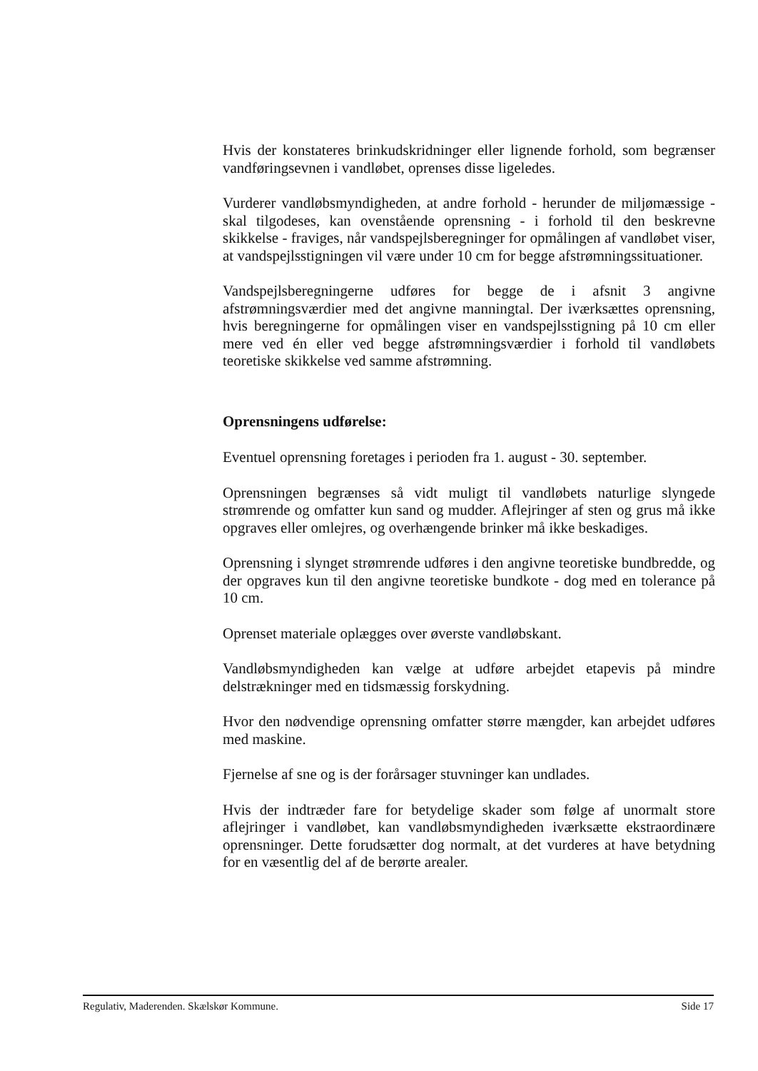Hvis der konstateres brinkudskridninger eller lignende forhold, som begrænser vandføringsevnen i vandløbet, oprenses disse ligeledes.
Vurderer vandløbsmyndigheden, at andre forhold - herunder de miljømæssige - skal tilgodeses, kan ovenstående oprensning - i forhold til den beskrevne skikkelse - fraviges, når vandspejlsberegninger for opmålingen af vandløbet viser, at vandspejlsstigningen vil være under 10 cm for begge afstrømningssituationer.
Vandspejlsberegningerne udføres for begge de i afsnit 3 angivne afstrømningsværdier med det angivne manningtal. Der iværksættes oprensning, hvis beregningerne for opmålingen viser en vandspejlsstigning på 10 cm eller mere ved én eller ved begge afstrømningsværdier i forhold til vandløbets teoretiske skikkelse ved samme afstrømning.
Oprensningens udførelse:
Eventuel oprensning foretages i perioden fra 1. august - 30. september.
Oprensningen begrænses så vidt muligt til vandløbets naturlige slyngede strømrende og omfatter kun sand og mudder. Aflejringer af sten og grus må ikke opgraves eller omlejres, og overhængende brinker må ikke beskadiges.
Oprensning i slynget strømrende udføres i den angivne teoretiske bundbredde, og der opgraves kun til den angivne teoretiske bundkote - dog med en tolerance på 10 cm.
Oprenset materiale oplægges over øverste vandløbskant.
Vandløbsmyndigheden kan vælge at udføre arbejdet etapevis på mindre delstrækninger med en tidsmæssig forskydning.
Hvor den nødvendige oprensning omfatter større mængder, kan arbejdet udføres med maskine.
Fjernelse af sne og is der forårsager stuvninger kan undlades.
Hvis der indtræder fare for betydelige skader som følge af unormalt store aflejringer i vandløbet, kan vandløbsmyndigheden iværksætte ekstraordinære oprensninger. Dette forudsætter dog normalt, at det vurderes at have betydning for en væsentlig del af de berørte arealer.
Regulativ, Maderenden. Skælskør Kommune. Side 17